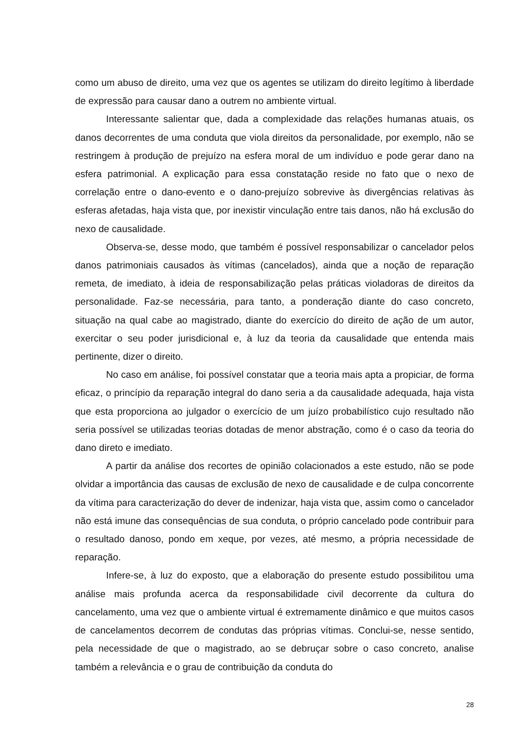como um abuso de direito, uma vez que os agentes se utilizam do direito legítimo à liberdade de expressão para causar dano a outrem no ambiente virtual.
Interessante salientar que, dada a complexidade das relações humanas atuais, os danos decorrentes de uma conduta que viola direitos da personalidade, por exemplo, não se restringem à produção de prejuízo na esfera moral de um indivíduo e pode gerar dano na esfera patrimonial. A explicação para essa constatação reside no fato que o nexo de correlação entre o dano-evento e o dano-prejuízo sobrevive às divergências relativas às esferas afetadas, haja vista que, por inexistir vinculação entre tais danos, não há exclusão do nexo de causalidade.
Observa-se, desse modo, que também é possível responsabilizar o cancelador pelos danos patrimoniais causados às vítimas (cancelados), ainda que a noção de reparação remeta, de imediato, à ideia de responsabilização pelas práticas violadoras de direitos da personalidade. Faz-se necessária, para tanto, a ponderação diante do caso concreto, situação na qual cabe ao magistrado, diante do exercício do direito de ação de um autor, exercitar o seu poder jurisdicional e, à luz da teoria da causalidade que entenda mais pertinente, dizer o direito.
No caso em análise, foi possível constatar que a teoria mais apta a propiciar, de forma eficaz, o princípio da reparação integral do dano seria a da causalidade adequada, haja vista que esta proporciona ao julgador o exercício de um juízo probabilístico cujo resultado não seria possível se utilizadas teorias dotadas de menor abstração, como é o caso da teoria do dano direto e imediato.
A partir da análise dos recortes de opinião colacionados a este estudo, não se pode olvidar a importância das causas de exclusão de nexo de causalidade e de culpa concorrente da vítima para caracterização do dever de indenizar, haja vista que, assim como o cancelador não está imune das consequências de sua conduta, o próprio cancelado pode contribuir para o resultado danoso, pondo em xeque, por vezes, até mesmo, a própria necessidade de reparação.
Infere-se, à luz do exposto, que a elaboração do presente estudo possibilitou uma análise mais profunda acerca da responsabilidade civil decorrente da cultura do cancelamento, uma vez que o ambiente virtual é extremamente dinâmico e que muitos casos de cancelamentos decorrem de condutas das próprias vítimas. Conclui-se, nesse sentido, pela necessidade de que o magistrado, ao se debruçar sobre o caso concreto, analise também a relevância e o grau de contribuição da conduta do
28